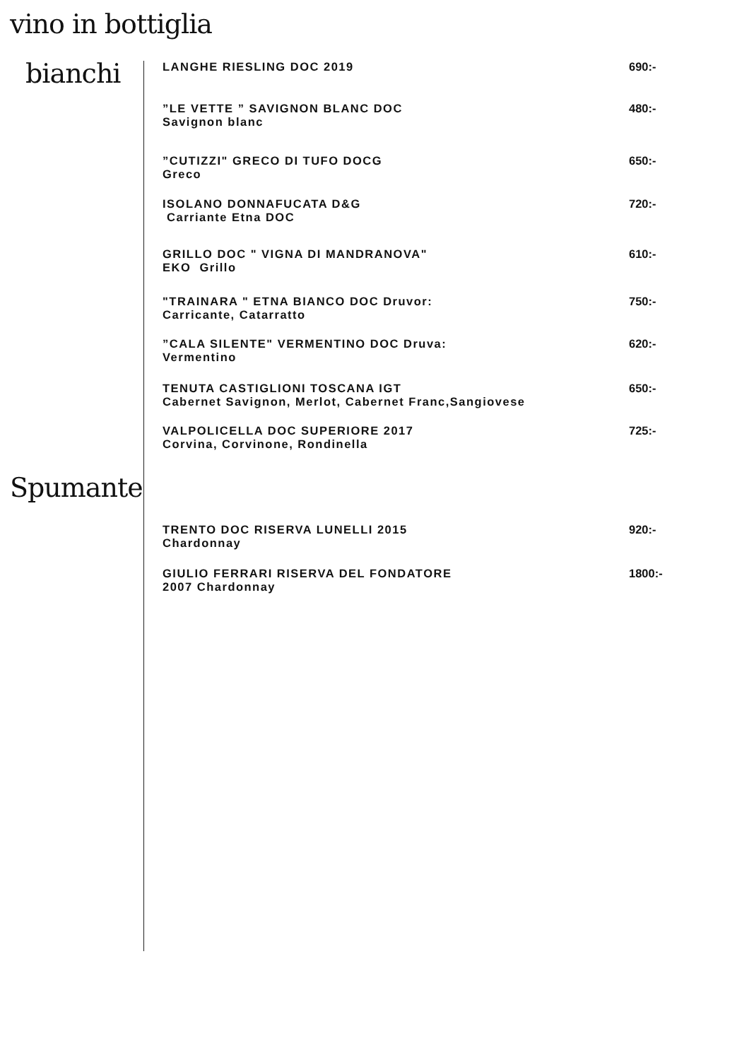vino in bottiglia
bianchi
LANGHE RIESLING DOC 2019 690:-
”LE VETTE ” SAVIGNON BLANC DOC
Savignon blanc
480:-
”CUTIZZI" GRECO DI TUFO DOCG
Greco
650:-
ISOLANO DONNAFUCATA D&G
Carriante Etna DOC
720:-
GRILLO DOC " VIGNA DI MANDRANOVA"
EKO Grillo
610:-
"TRAINARA " ETNA BIANCO DOC Druvor:
Carricante, Catarratto
750:-
”CALA SILENTE" VERMENTINO DOC Druva:
Vermentino
620:-
TENUTA CASTIGLIONI TOSCANA IGT
Cabernet Savignon, Merlot, Cabernet Franc,Sangiovese
650:-
VALPOLICELLA DOC SUPERIORE 2017
Corvina, Corvinone, Rondinella
725:-
Spumante
TRENTO DOC RISERVA LUNELLI 2015
Chardonnay
920:-
GIULIO FERRARI RISERVA DEL FONDATORE
2007 Chardonnay
1800:-